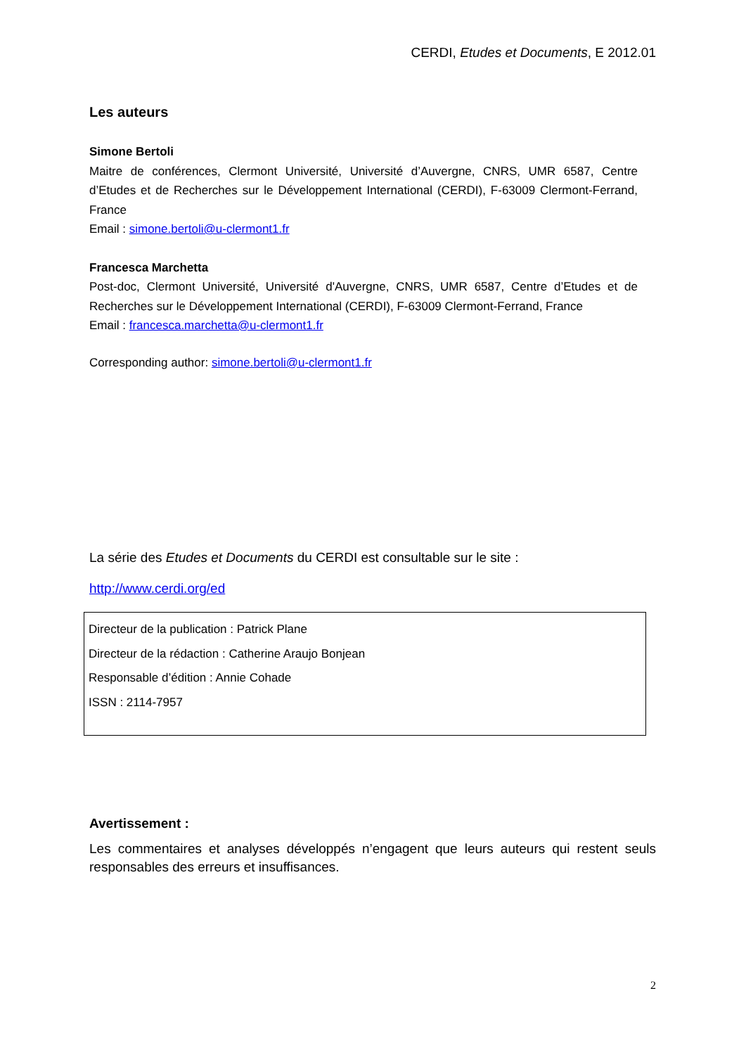CERDI, Etudes et Documents, E 2012.01
Les auteurs
Simone Bertoli
Maitre de conférences, Clermont Université, Université d’Auvergne, CNRS, UMR 6587, Centre d’Etudes et de Recherches sur le Développement International (CERDI), F-63009 Clermont-Ferrand, France
Email : simone.bertoli@u-clermont1.fr
Francesca Marchetta
Post-doc, Clermont Université, Université d'Auvergne, CNRS, UMR 6587, Centre d’Etudes et de Recherches sur le Développement International (CERDI), F-63009 Clermont-Ferrand, France
Email : francesca.marchetta@u-clermont1.fr
Corresponding author: simone.bertoli@u-clermont1.fr
La série des Etudes et Documents du CERDI est consultable sur le site :
http://www.cerdi.org/ed
Directeur de la publication : Patrick Plane
Directeur de la rédaction : Catherine Araujo Bonjean
Responsable d’édition : Annie Cohade
ISSN : 2114-7957
Avertissement :
Les commentaires et analyses développés n’engagent que leurs auteurs qui restent seuls responsables des erreurs et insuffisances.
2